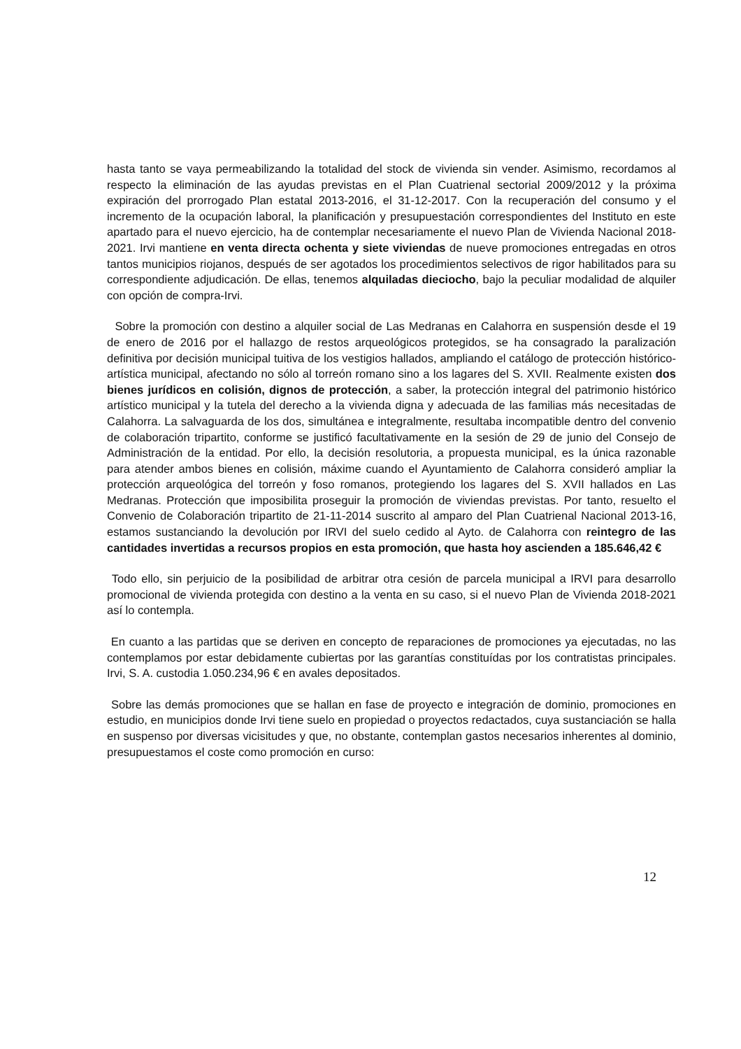hasta tanto se vaya permeabilizando la totalidad del stock de vivienda sin vender. Asimismo, recordamos al respecto la eliminación de las ayudas previstas en el Plan Cuatrienal sectorial 2009/2012 y la próxima expiración del prorrogado Plan estatal 2013-2016, el 31-12-2017. Con la recuperación del consumo y el incremento de la ocupación laboral, la planificación y presupuestación correspondientes del Instituto en este apartado para el nuevo ejercicio, ha de contemplar necesariamente el nuevo Plan de Vivienda Nacional 2018-2021. Irvi mantiene en venta directa ochenta y siete viviendas de nueve promociones entregadas en otros tantos municipios riojanos, después de ser agotados los procedimientos selectivos de rigor habilitados para su correspondiente adjudicación. De ellas, tenemos alquiladas dieciocho, bajo la peculiar modalidad de alquiler con opción de compra-Irvi.
Sobre la promoción con destino a alquiler social de Las Medranas en Calahorra en suspensión desde el 19 de enero de 2016 por el hallazgo de restos arqueológicos protegidos, se ha consagrado la paralización definitiva por decisión municipal tuitiva de los vestigios hallados, ampliando el catálogo de protección histórico-artística municipal, afectando no sólo al torreón romano sino a los lagares del S. XVII. Realmente existen dos bienes jurídicos en colisión, dignos de protección, a saber, la protección integral del patrimonio histórico artístico municipal y la tutela del derecho a la vivienda digna y adecuada de las familias más necesitadas de Calahorra. La salvaguarda de los dos, simultánea e integralmente, resultaba incompatible dentro del convenio de colaboración tripartito, conforme se justificó facultativamente en la sesión de 29 de junio del Consejo de Administración de la entidad. Por ello, la decisión resolutoria, a propuesta municipal, es la única razonable para atender ambos bienes en colisión, máxime cuando el Ayuntamiento de Calahorra consideró ampliar la protección arqueológica del torreón y foso romanos, protegiendo los lagares del S. XVII hallados en Las Medranas. Protección que imposibilita proseguir la promoción de viviendas previstas. Por tanto, resuelto el Convenio de Colaboración tripartito de 21-11-2014 suscrito al amparo del Plan Cuatrienal Nacional 2013-16, estamos sustanciando la devolución por IRVI del suelo cedido al Ayto. de Calahorra con reintegro de las cantidades invertidas a recursos propios en esta promoción, que hasta hoy ascienden a 185.646,42 €
Todo ello, sin perjuicio de la posibilidad de arbitrar otra cesión de parcela municipal a IRVI para desarrollo promocional de vivienda protegida con destino a la venta en su caso, si el nuevo Plan de Vivienda 2018-2021 así lo contempla.
En cuanto a las partidas que se deriven en concepto de reparaciones de promociones ya ejecutadas, no las contemplamos por estar debidamente cubiertas por las garantías constituídas por los contratistas principales. Irvi, S. A. custodia 1.050.234,96 € en avales depositados.
Sobre las demás promociones que se hallan en fase de proyecto e integración de dominio, promociones en estudio, en municipios donde Irvi tiene suelo en propiedad o proyectos redactados, cuya sustanciación se halla en suspenso por diversas vicisitudes y que, no obstante, contemplan gastos necesarios inherentes al dominio, presupuestamos el coste como promoción en curso:
12